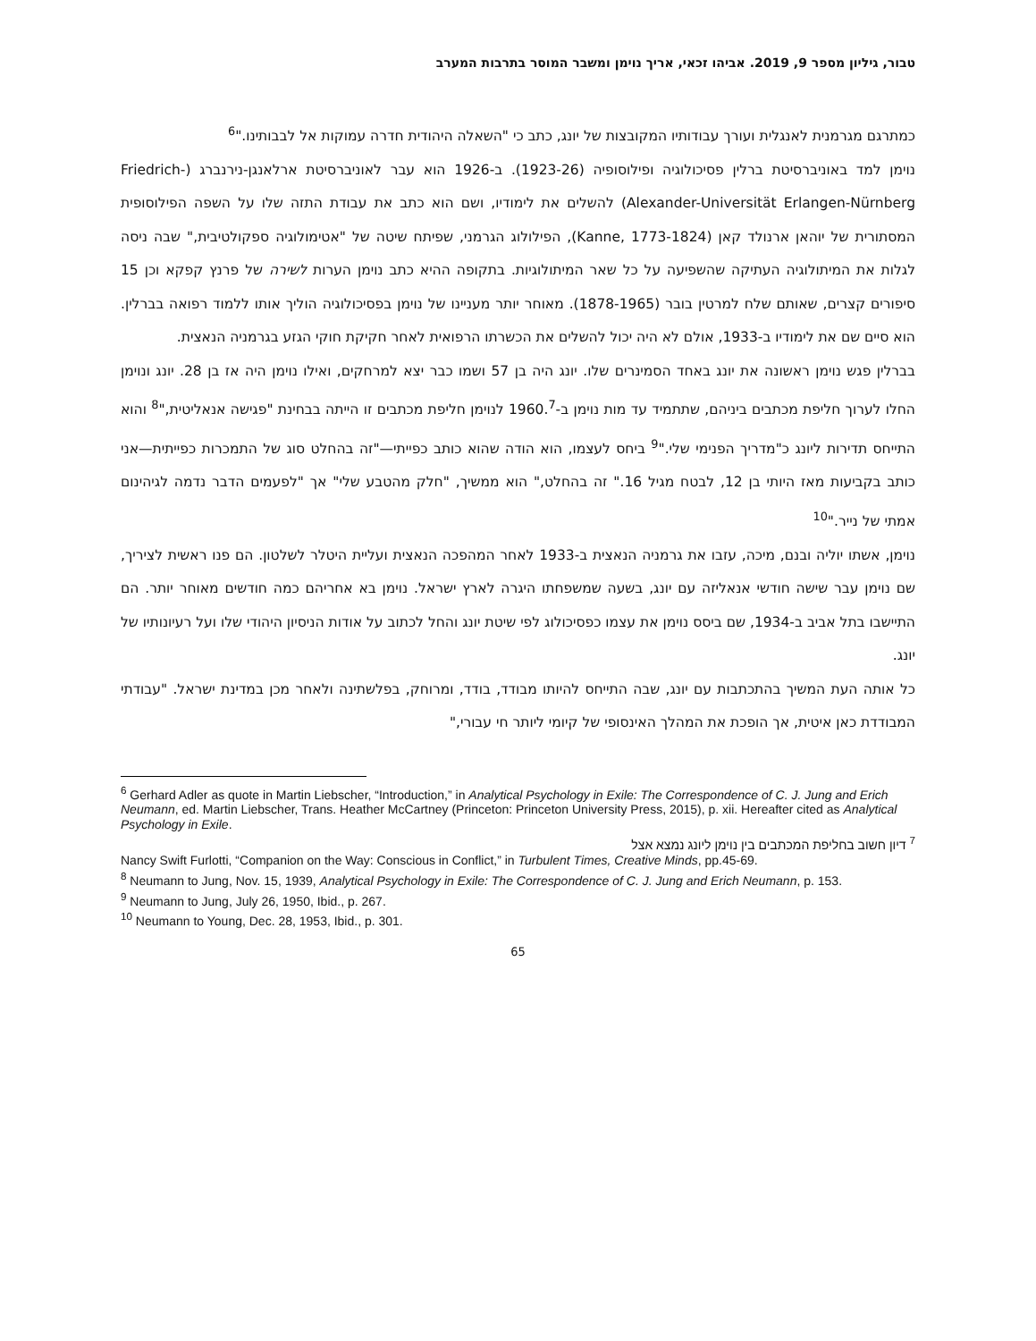טבור, גיליון מספר 9, 2019. אביהו זכאי, אריך נוימן ומשבר המוסר בתרבות המערב
כמתרגם מגרמנית לאנגלית ועורך עבודותיו המקובצות של יונג, כתב כי "השאלה היהודית חדרה עמוקות אל לבבותינו."<sup>6</sup>
נוימן למד באוניברסיטת ברלין פסיכולוגיה ופילוסופיה (1923-26). ב-1926 הוא עבר לאוניברסיטת ארלאנגן-נירנברג (Friedrich-Alexander-Universität Erlangen-Nürnberg) להשלים את לימודיו, ושם הוא כתב את עבודת התזה שלו על השפה הפילוסופית המסתורית של יוהאן ארנולד קאן (Kanne, 1773-1824), הפילולוג הגרמני, שפיתח שיטה של "אטימולוגיה ספקולטיבית," שבה ניסה לגלות את המיתולוגיה העתיקה שהשפיעה על כל שאר המיתולוגיות. בתקופה ההיא כתב נוימן הערות לשירה של פרנץ קפקא וכן 15 סיפורים קצרים, שאותם שלח למרטין בובר (1878-1965). מאוחר יותר מעניינו של נוימן בפסיכולוגיה הוליך אותו ללמוד רפואה בברלין. הוא סיים שם את לימודיו ב-1933, אולם לא היה יכול להשלים את הכשרתו הרפואית לאחר חקיקת חוקי הגזע בגרמניה הנאצית.
בברלין פגש נוימן ראשונה את יונג באחד הסמינרים שלו. יונג היה בן 57 ושמו כבר יצא למרחקים, ואילו נוימן היה אז בן 28. יונג ונוימן החלו לערוך חליפת מכתבים ביניהם, שתתמיד עד מות נוימן ב-1960.<sup>7</sup> לנוימן חליפת מכתבים זו הייתה בבחינת "פגישה אנאליטית,"<sup>8</sup> והוא התייחס תדירות ליונג כ"מדריך הפנימי שלי."<sup>9</sup> ביחס לעצמו, הוא הודה שהוא כותב כפייתי—"זה בהחלט סוג של התמכרות כפייתית—אני כותב בקביעות מאז היותי בן 12, לבטח מגיל 16." זה בהחלט," הוא ממשיך, "חלק מהטבע שלי" אך "לפעמים הדבר נדמה לגיהינום אמתי של נייר."<sup>10</sup>
נוימן, אשתו יוליה ובנם, מיכה, עזבו את גרמניה הנאצית ב-1933 לאחר המהפכה הנאצית ועליית היטלר לשלטון. הם פנו ראשית לציריך, שם נוימן עבר שישה חודשי אנאליזה עם יונג, בשעה שמשפחתו היגרה לארץ ישראל. נוימן בא אחריהם כמה חודשים מאוחר יותר. הם התיישבו בתל אביב ב-1934, שם ביסס נוימן את עצמו כפסיכולוג לפי שיטת יונג והחל לכתוב על אודות הניסיון היהודי שלו ועל רעיונותיו של יונג.
כל אותה העת המשיך בהתכתבות עם יונג, שבה התייחס להיותו מבודד, בודד, ומרוחק, בפלשתינה ולאחר מכן במדינת ישראל. "עבודתי המבודדת כאן איטית, אך הופכת את המהלך האינסופי של קיומי ליותר חי עבורי,"
<sup>6</sup> Gerhard Adler as quote in Martin Liebscher, “Introduction,” in Analytical Psychology in Exile: The Correspondence of C. J. Jung and Erich Neumann, ed. Martin Liebscher, Trans. Heather McCartney (Princeton: Princeton University Press, 2015), p. xii. Hereafter cited as Analytical Psychology in Exile.
<sup>7</sup> דיון חשוב בחליפת המכתבים בין נוימן ליונג נמצא אצל
Nancy Swift Furlotti, “Companion on the Way: Conscious in Conflict,” in Turbulent Times, Creative Minds, pp.45-69.
<sup>8</sup> Neumann to Jung, Nov. 15, 1939, Analytical Psychology in Exile: The Correspondence of C. J. Jung and Erich Neumann, p. 153.
<sup>9</sup> Neumann to Jung, July 26, 1950, Ibid., p. 267.
<sup>10</sup> Neumann to Young, Dec. 28, 1953, Ibid., p. 301.
65